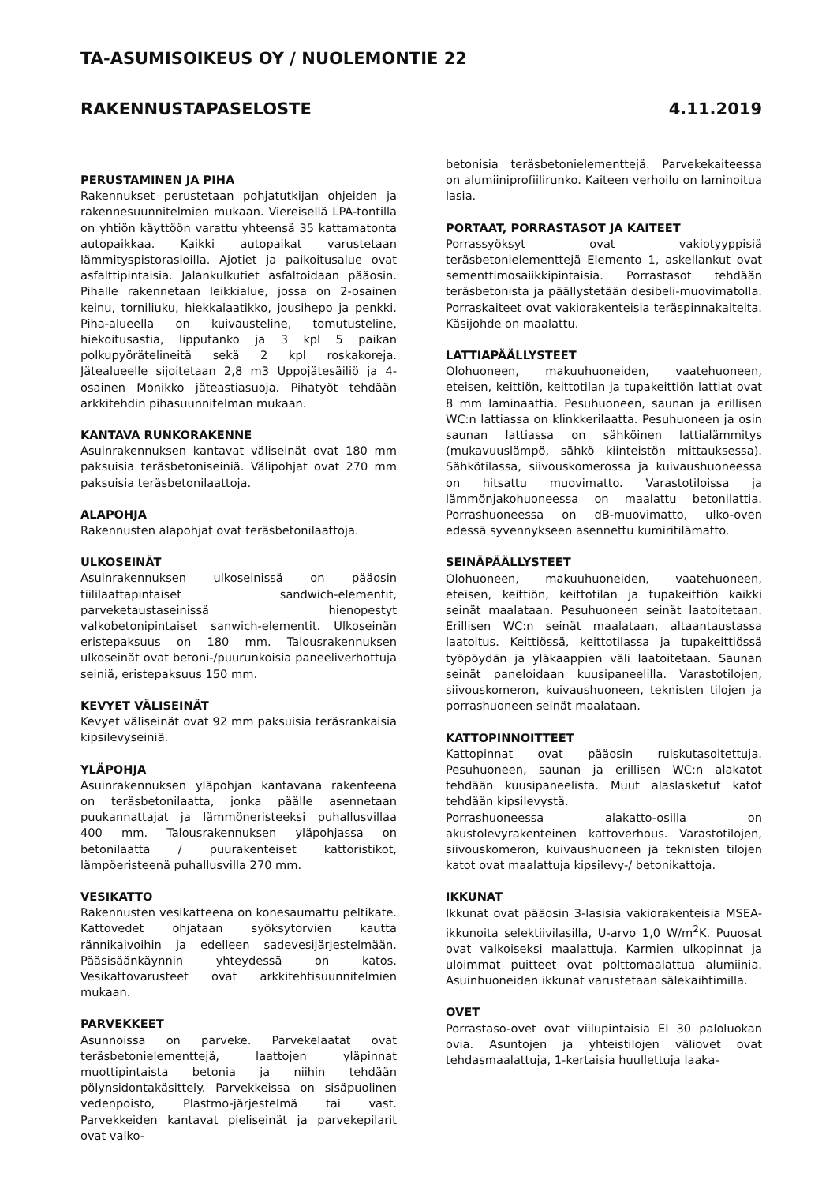TA-ASUMISOIKEUS OY / NUOLEMONTIE 22
RAKENNUSTAPASELOSTE 4.11.2019
PERUSTAMINEN JA PIHA
Rakennukset perustetaan pohjatutkijan ohjeiden ja rakennesuunnitelmien mukaan. Viereisellä LPA-tontilla on yhtiön käyttöön varattu yhteensä 35 kattamatonta autopaikkaa. Kaikki autopaikat varustetaan lämmityspistorasioilla. Ajotiet ja paikoitusalue ovat asfalttipintaisia. Jalankulkutiet asfaltoidaan pääosin. Pihalle rakennetaan leikkialue, jossa on 2-osainen keinu, torniliuku, hiekkalaatikko, jousihepo ja penkki. Piha-alueella on kuivausteline, tomutusteline, hiekoitusastia, lipputanko ja 3 kpl 5 paikan polkupyörätelineitä sekä 2 kpl roskakoreja. Jätealueelle sijoitetaan 2,8 m3 Uppojätesäiliö ja 4-osainen Monikko jäteastiasuoja. Pihatyöt tehdään arkkitehdin pihasuunnitelman mukaan.
KANTAVA RUNKORAKENNE
Asuinrakennuksen kantavat väliseinät ovat 180 mm paksuisia teräsbetoniseiniä. Välipohjat ovat 270 mm paksuisia teräsbetonilaattoja.
ALAPOHJA
Rakennusten alapohjat ovat teräsbetonilaattoja.
ULKOSEINÄT
Asuinrakennuksen ulkoseinissä on pääosin tiililaattapintaiset sandwich-elementit, parveketaustaseinissä hienopestyt valkobetonipintaiset sanwich-elementit. Ulkoseinän eristepaksuus on 180 mm. Talousrakennuksen ulkoseinät ovat betoni-/puurunkoisia paneeliverhottuja seiniä, eristepaksuus 150 mm.
KEVYET VÄLISEINÄT
Kevyet väliseinät ovat 92 mm paksuisia teräsrankaisia kipsilevyseiniä.
YLÄPOHJA
Asuinrakennuksen yläpohjan kantavana rakenteena on teräsbetonilaatta, jonka päälle asennetaan puukannattajat ja lämmöneristeeksi puhallusvillaa 400 mm. Talousrakennuksen yläpohjassa on betonilaatta / puurakenteiset kattoristikot, lämpöeristeenä puhallusvilla 270 mm.
VESIKATTO
Rakennusten vesikatteena on konesaumattu peltikate. Kattovedet ohjataan syöksytorvien kautta rännikaivoihin ja edelleen sadevesijärjestelmään. Pääsisäänkäynnin yhteydessä on katos. Vesikattovarusteet ovat arkkitehtisuunnitelmien mukaan.
PARVEKKEET
Asunnoissa on parveke. Parvekelaatat ovat teräsbetonielementtejä, laattojen yläpinnat muottipintaista betonia ja niihin tehdään pölynsidontakäsittely. Parvekkeissa on sisäpuolinen vedenpoisto, Plastmo-järjestelmä tai vast. Parvekkeiden kantavat pieliseinät ja parvekepilarit ovat valko-
betonisia teräsbetonielementtejä. Parvekekaiteessa on alumiiniprofiilirunko. Kaiteen verhoilu on laminoitua lasia.
PORTAAT, PORRASTASOT JA KAITEET
Porrassyöksyt ovat vakiotyyppisiä teräsbetonielementtejä Elemento 1, askellankut ovat sementtimosaiikkipintaisia. Porrastasot tehdään teräsbetonista ja päällystetään desibeli-muovimatolla. Porraskaiteet ovat vakiorakenteisia teräspinnakaiteita. Käsijohde on maalattu.
LATTIAPÄÄLLYSTEET
Olohuoneen, makuuhuoneiden, vaatehuoneen, eteisen, keittiön, keittotilan ja tupakeittiön lattiat ovat 8 mm laminaattia. Pesuhuoneen, saunan ja erillisen WC:n lattiassa on klinkkerilaatta. Pesuhuoneen ja osin saunan lattiassa on sähköinen lattialämmitys (mukavuuslämpö, sähkö kiinteistön mittauksessa). Sähkötilassa, siivouskomerossa ja kuivaushuoneessa on hitsattu muovimatto. Varastotiloissa ja lämmönjakohuoneessa on maalattu betonilattia. Porrashuoneessa on dB-muovimatto, ulko-oven edessä syvennykseen asennettu kumiritilämatto.
SEINÄPÄÄLLYSTEET
Olohuoneen, makuuhuoneiden, vaatehuoneen, eteisen, keittiön, keittotilan ja tupakeittiön kaikki seinät maalataan. Pesuhuoneen seinät laatoitetaan. Erillisen WC:n seinät maalataan, altaantaustassa laatoitus. Keittiössä, keittotilassa ja tupakeittiössä työpöydän ja yläkaappien väli laatoitetaan. Saunan seinät paneloidaan kuusipaneelilla. Varastotilojen, siivouskomeron, kuivaushuoneen, teknisten tilojen ja porrashuoneen seinät maalataan.
KATTOPINNOITTEET
Kattopinnat ovat pääosin ruiskutasoitettuja. Pesuhuoneen, saunan ja erillisen WC:n alakatot tehdään kuusipaneelista. Muut alaslasketut katot tehdään kipsilevystä.
Porrashuoneessa alakatto-osilla on akustolevyrakenteinen kattoverhous. Varastotilojen, siivouskomeron, kuivaushuoneen ja teknisten tilojen katot ovat maalattuja kipsilevy-/ betonikattoja.
IKKUNAT
Ikkunat ovat pääosin 3-lasisia vakiorakenteisia MSEA-ikkunoita selektiivilasilla, U-arvo 1,0 W/m<sup>2</sup>K. Puuosat ovat valkoiseksi maalattuja. Karmien ulkopinnat ja uloimmat puitteet ovat polttomaalattua alumiinia. Asuinhuoneiden ikkunat varustetaan sälekaihtimilla.
OVET
Porrastaso-ovet ovat viilupintaisia EI 30 paloluokan ovia. Asuntojen ja yhteistilojen väliovet ovat tehdasmaalattuja, 1-kertaisia huullettuja laaka-